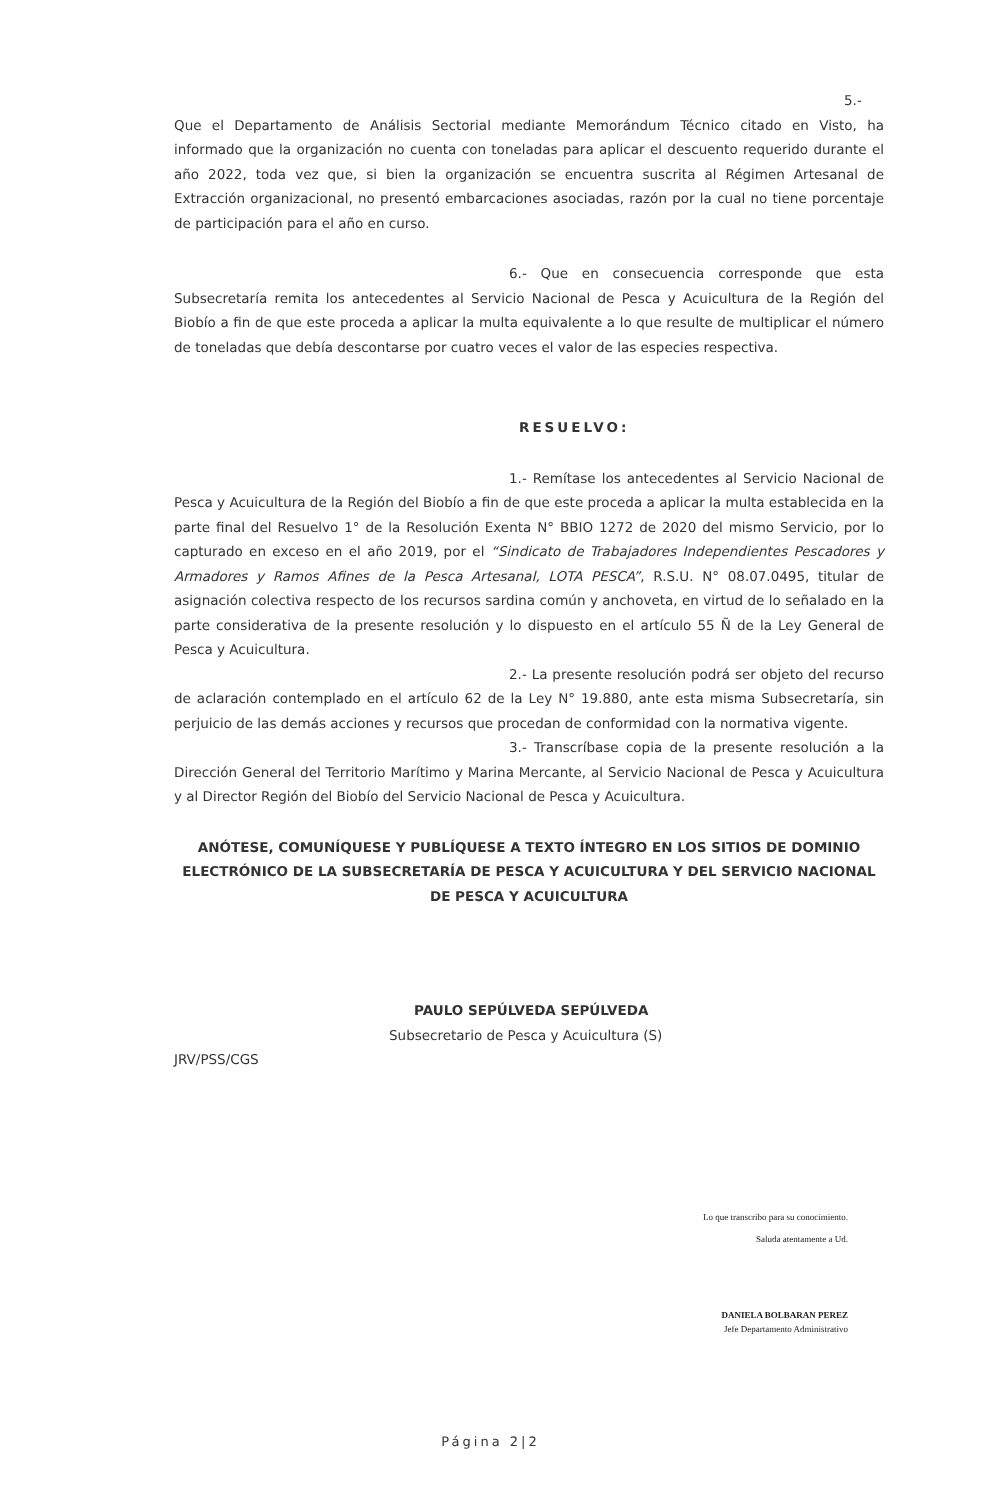5.- Que el Departamento de Análisis Sectorial mediante Memorándum Técnico citado en Visto, ha informado que la organización no cuenta con toneladas para aplicar el descuento requerido durante el año 2022, toda vez que, si bien la organización se encuentra suscrita al Régimen Artesanal de Extracción organizacional, no presentó embarcaciones asociadas, razón por la cual no tiene porcentaje de participación para el año en curso.
6.- Que en consecuencia corresponde que esta Subsecretaría remita los antecedentes al Servicio Nacional de Pesca y Acuicultura de la Región del Biobío a fin de que este proceda a aplicar la multa equivalente a lo que resulte de multiplicar el número de toneladas que debía descontarse por cuatro veces el valor de las especies respectiva.
RESUELVO:
1.- Remítase los antecedentes al Servicio Nacional de Pesca y Acuicultura de la Región del Biobío a fin de que este proceda a aplicar la multa establecida en la parte final del Resuelvo 1° de la Resolución Exenta N° BBIO 1272 de 2020 del mismo Servicio, por lo capturado en exceso en el año 2019, por el “Sindicato de Trabajadores Independientes Pescadores y Armadores y Ramos Afines de la Pesca Artesanal, LOTA PESCA”, R.S.U. N° 08.07.0495, titular de asignación colectiva respecto de los recursos sardina común y anchoveta, en virtud de lo señalado en la parte considerativa de la presente resolución y lo dispuesto en el artículo 55 Ñ de la Ley General de Pesca y Acuicultura.
2.- La presente resolución podrá ser objeto del recurso de aclaración contemplado en el artículo 62 de la Ley N° 19.880, ante esta misma Subsecretaría, sin perjuicio de las demás acciones y recursos que procedan de conformidad con la normativa vigente.
3.- Transcríbase copia de la presente resolución a la Dirección General del Territorio Marítimo y Marina Mercante, al Servicio Nacional de Pesca y Acuicultura y al Director Región del Biobío del Servicio Nacional de Pesca y Acuicultura.
ANÓTESE, COMUNÍQUESE Y PUBLÍQUESE A TEXTO ÍNTEGRO EN LOS SITIOS DE DOMINIO ELECTRÓNICO DE LA SUBSECRETARÍA DE PESCA Y ACUICULTURA Y DEL SERVICIO NACIONAL DE PESCA Y ACUICULTURA
PAULO SEPÚLVEDA SEPÚLVEDA
Subsecretario de Pesca y Acuicultura (S)
JRV/PSS/CGS
Lo que transcribo para su conocimiento.
Saluda atentamente a Ud.
DANIELA BOLBARAN PEREZ
Jefe Departamento Administrativo
Página 2|2